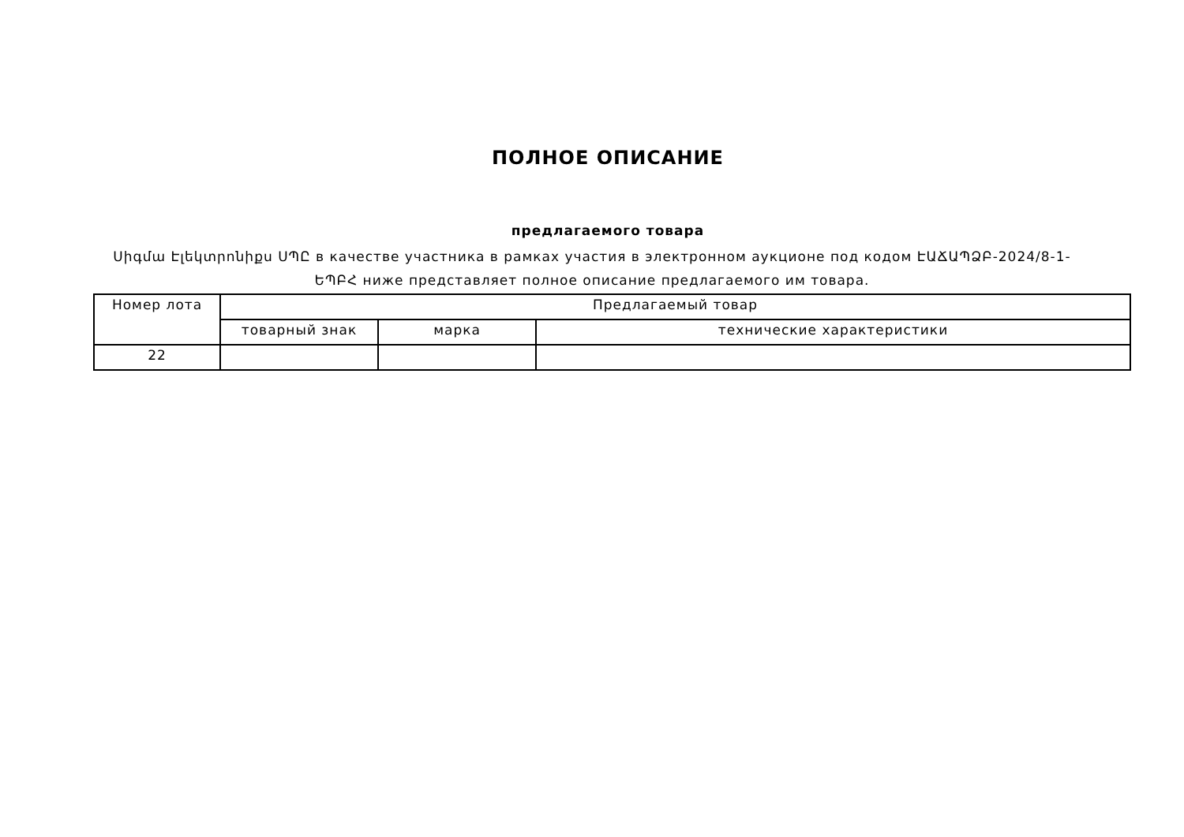ПОЛНОЕ ОПИСАНИЕ
предлагаемого товара
Սիգմա Էլեկտրոնիքս ՍՊԸ в качестве участника в рамках участия в электронном аукционе под кодом ԷԱՃԱՊՁԲ-2024/8-1-ԵՊԲՀ ниже представляет полное описание предлагаемого им товара.
| Номер лота | Предлагаемый товар | | |
| --- | --- | --- | --- |
| | товарный знак | марка | технические характеристики |
| 22 | | | |